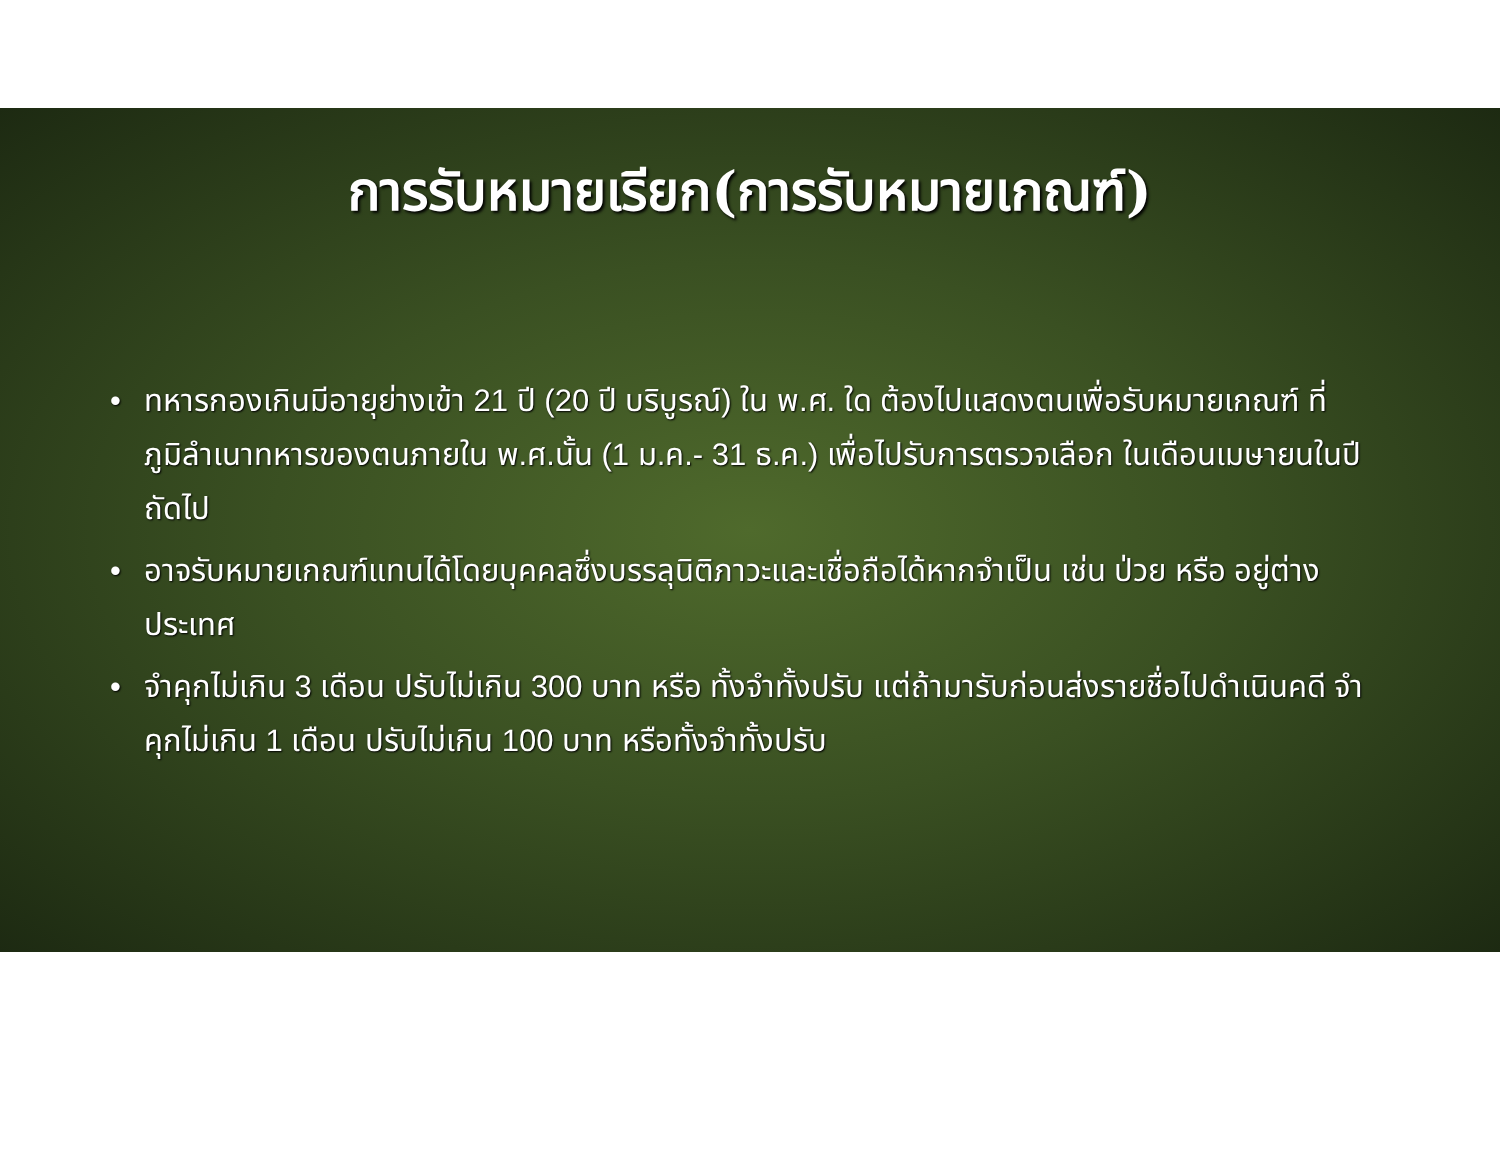การรับหมายเรียก(การรับหมายเกณฑ์)
• ทหารกองเกินมีอายุย่างเข้า 21 ปี (20 ปี บริบูรณ์) ใน พ.ศ. ใด ต้องไปแสดงตนเพื่อรับหมายเกณฑ์ ที่ภูมิลำเนาทหารของตนภายใน พ.ศ.นั้น (1 ม.ค.- 31 ธ.ค.) เพื่อไปรับการตรวจเลือก ในเดือนเมษายนในปีถัดไป
• อาจรับหมายเกณฑ์แทนได้โดยบุคคลซึ่งบรรลุนิติภาวะและเชื่อถือได้หากจำเป็น เช่น ป่วย หรือ อยู่ต่างประเทศ
• จำคุกไม่เกิน 3 เดือน ปรับไม่เกิน 300 บาท หรือ ทั้งจำทั้งปรับ แต่ถ้ามารับก่อนส่งรายชื่อไปดำเนินคดี จำคุกไม่เกิน 1 เดือน ปรับไม่เกิน 100 บาท หรือทั้งจำทั้งปรับ